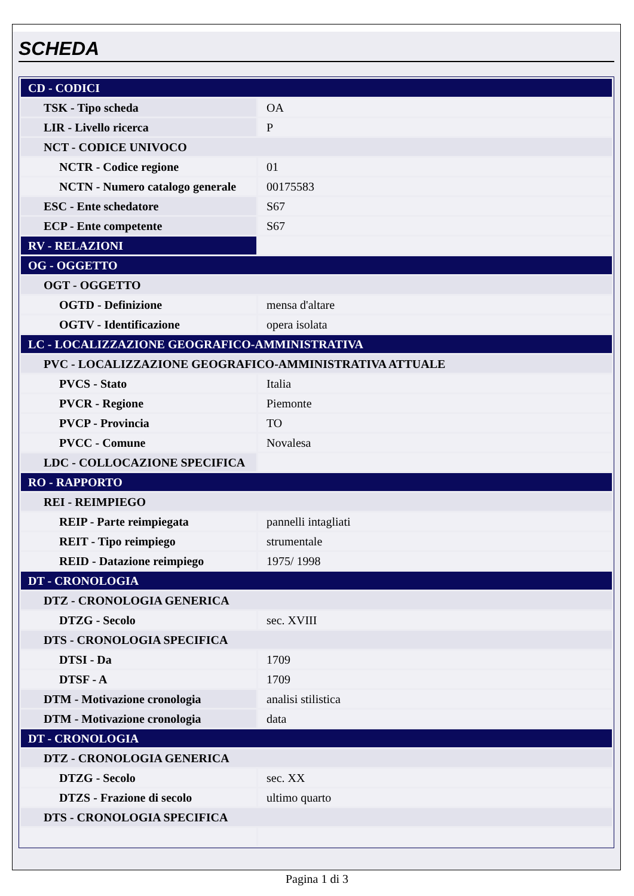SCHEDA
| CD - CODICI | |
| TSK - Tipo scheda | OA |
| LIR - Livello ricerca | P |
| NCT - CODICE UNIVOCO | |
| NCTR - Codice regione | 01 |
| NCTN - Numero catalogo generale | 00175583 |
| ESC - Ente schedatore | S67 |
| ECP - Ente competente | S67 |
| RV - RELAZIONI | |
| OG - OGGETTO | |
| OGT - OGGETTO | |
| OGTD - Definizione | mensa d'altare |
| OGTV - Identificazione | opera isolata |
| LC - LOCALIZZAZIONE GEOGRAFICO-AMMINISTRATIVA | |
| PVC - LOCALIZZAZIONE GEOGRAFICO-AMMINISTRATIVA ATTUALE | |
| PVCS - Stato | Italia |
| PVCR - Regione | Piemonte |
| PVCP - Provincia | TO |
| PVCC - Comune | Novalesa |
| LDC - COLLOCAZIONE SPECIFICA | |
| RO - RAPPORTO | |
| REI - REIMPIEGO | |
| REIP - Parte reimpiegata | pannelli intagliati |
| REIT - Tipo reimpiego | strumentale |
| REID - Datazione reimpiego | 1975/ 1998 |
| DT - CRONOLOGIA | |
| DTZ - CRONOLOGIA GENERICA | |
| DTZG - Secolo | sec. XVIII |
| DTS - CRONOLOGIA SPECIFICA | |
| DTSI - Da | 1709 |
| DTSF - A | 1709 |
| DTM - Motivazione cronologia | analisi stilistica |
| DTM - Motivazione cronologia | data |
| DT - CRONOLOGIA | |
| DTZ - CRONOLOGIA GENERICA | |
| DTZG - Secolo | sec. XX |
| DTZS - Frazione di secolo | ultimo quarto |
| DTS - CRONOLOGIA SPECIFICA | |
Pagina 1 di 3